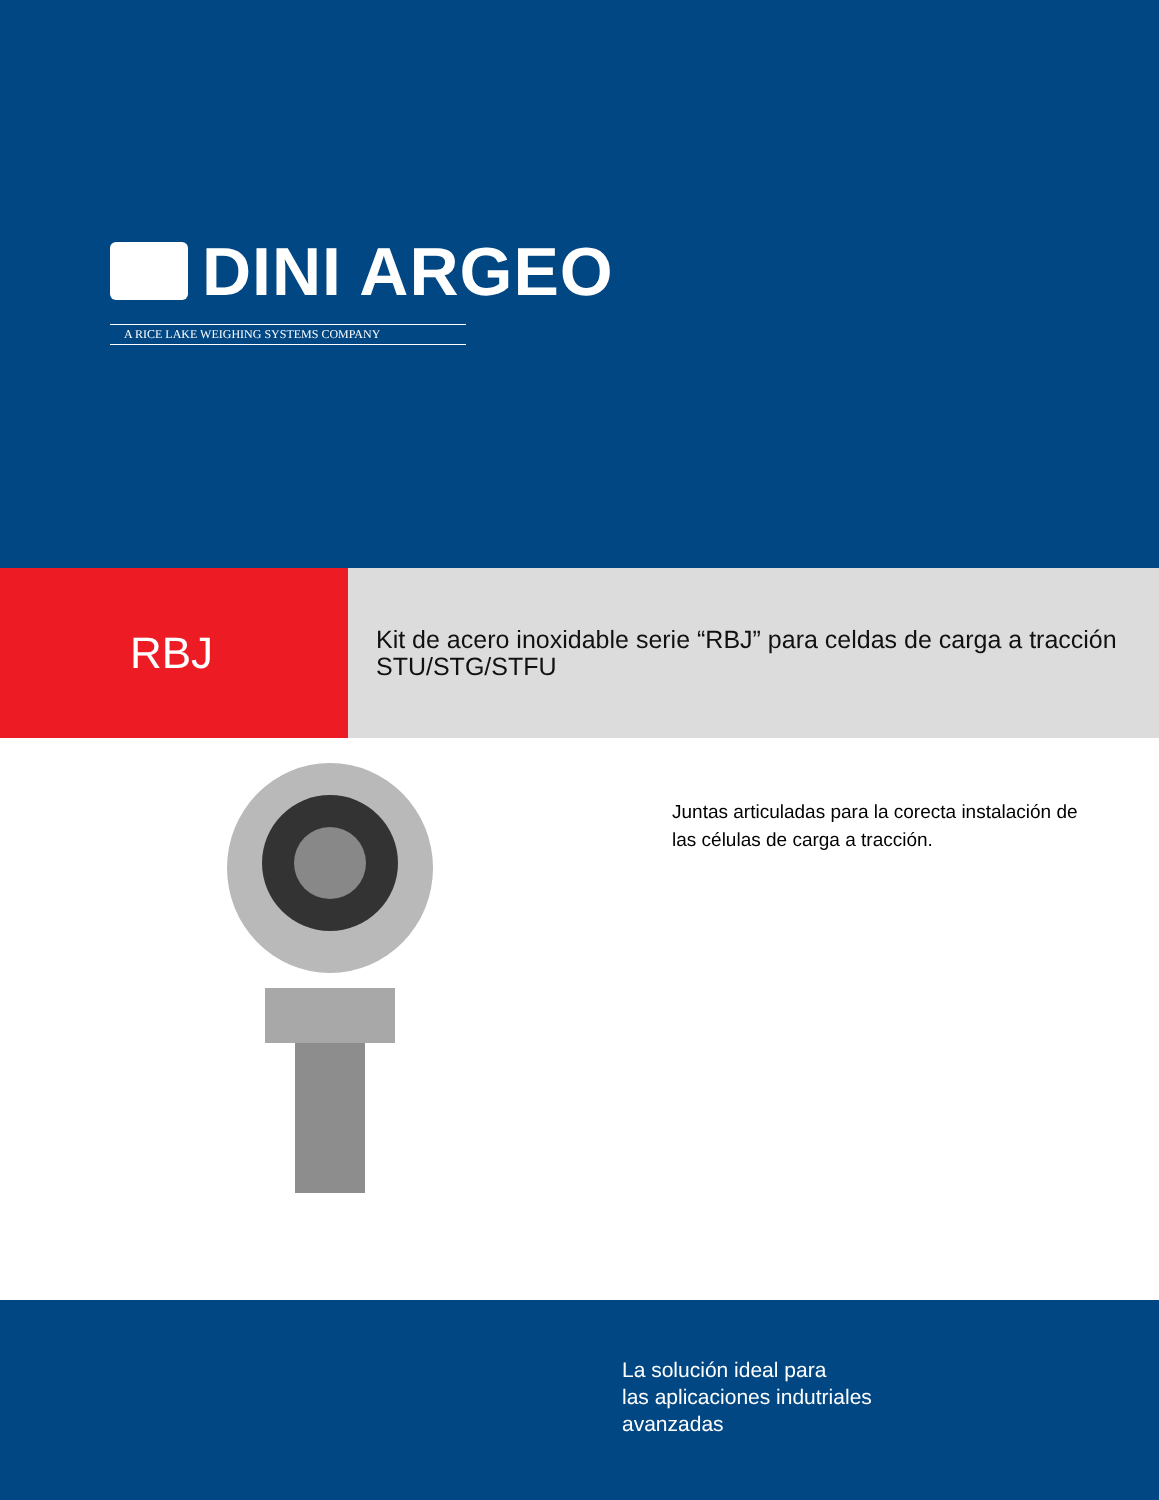DINI ARGEO
A RICE LAKE WEIGHING SYSTEMS COMPANY
RBJ
Kit de acero inoxidable serie “RBJ” para celdas de carga a tracción STU/STG/STFU
Juntas articuladas para la corecta instalación de
las células de carga a tracción.
La solución ideal para
las aplicaciones indutriales
avanzadas